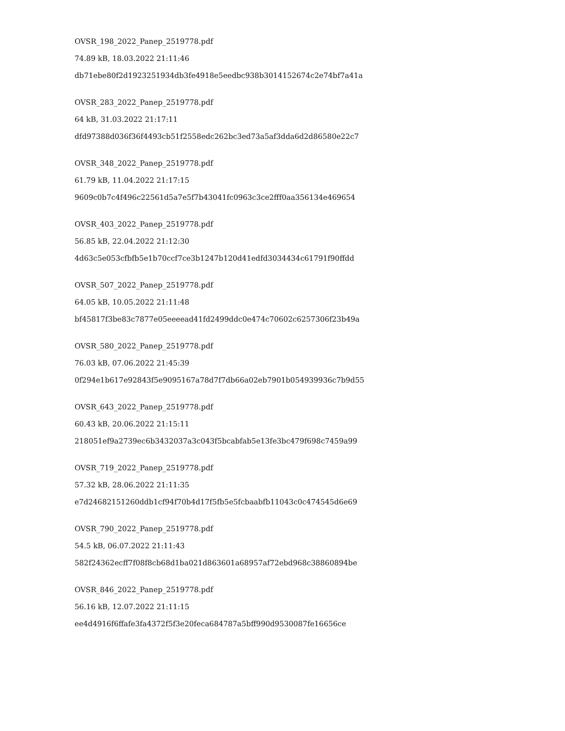OVSR_198_2022_Panep_2519778.pdf
74.89 kB, 18.03.2022 21:11:46
db71ebe80f2d1923251934db3fe4918e5eedbc938b3014152674c2e74bf7a41a
OVSR_283_2022_Panep_2519778.pdf
64 kB, 31.03.2022 21:17:11
dfd97388d036f36f4493cb51f2558edc262bc3ed73a5af3dda6d2d86580e22c7
OVSR_348_2022_Panep_2519778.pdf
61.79 kB, 11.04.2022 21:17:15
9609c0b7c4f496c22561d5a7e5f7b43041fc0963c3ce2fff0aa356134e469654
OVSR_403_2022_Panep_2519778.pdf
56.85 kB, 22.04.2022 21:12:30
4d63c5e053cfbfb5e1b70ccf7ce3b1247b120d41edfd3034434c61791f90ffdd
OVSR_507_2022_Panep_2519778.pdf
64.05 kB, 10.05.2022 21:11:48
bf45817f3be83c7877e05eeeead41fd2499ddc0e474c70602c6257306f23b49a
OVSR_580_2022_Panep_2519778.pdf
76.03 kB, 07.06.2022 21:45:39
0f294e1b617e92843f5e9095167a78d7f7db66a02eb7901b054939936c7b9d55
OVSR_643_2022_Panep_2519778.pdf
60.43 kB, 20.06.2022 21:15:11
218051ef9a2739ec6b3432037a3c043f5bcabfab5e13fe3bc479f698c7459a99
OVSR_719_2022_Panep_2519778.pdf
57.32 kB, 28.06.2022 21:11:35
e7d24682151260ddb1cf94f70b4d17f5fb5e5fcbaabfb11043c0c474545d6e69
OVSR_790_2022_Panep_2519778.pdf
54.5 kB, 06.07.2022 21:11:43
582f24362ecff7f08f8cb68d1ba021d863601a68957af72ebd968c38860894be
OVSR_846_2022_Panep_2519778.pdf
56.16 kB, 12.07.2022 21:11:15
ee4d4916f6ffafe3fa4372f5f3e20feca684787a5bff990d9530087fe16656ce